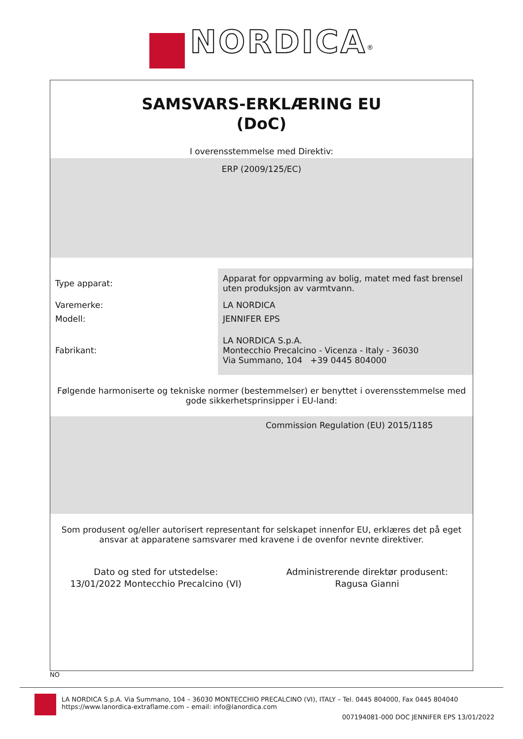NORDICA<sup>®</sup>
SAMSVARS-ERKLÆRING EU
(DoC)
I overensstemmelse med Direktiv:
ERP (2009/125/EC)
| Type apparat: | Apparat for oppvarming av bolig, matet med fast brensel uten produksjon av varmtvann. |
| Varemerke: | LA NORDICA |
| Modell: | JENNIFER EPS |
| Fabrikant: | LA NORDICA S.p.A. Montecchio Precalcino - Vicenza - Italy - 36030 Via Summano, 104 +39 0445 804000 |
Følgende harmoniserte og tekniske normer (bestemmelser) er benyttet i overensstemmelse med gode sikkerhetsprinsipper i EU-land:
Commission Regulation (EU) 2015/1185
Som produsent og/eller autorisert representant for selskapet innenfor EU, erklæres det på eget ansvar at apparatene samsvarer med kravene i de ovenfor nevnte direktiver.
Dato og sted for utstedelse:
13/01/2022 Montecchio Precalcino (VI)
Administrerende direktør produsent:
Ragusa Gianni
NO
LA NORDICA S.p.A. Via Summano, 104 – 36030 MONTECCHIO PRECALCINO (VI), ITALY – Tel. 0445 804000, Fax 0445 804040
https://www.lanordica-extraflame.com – email: info@lanordica.com
007194081-000 DOC JENNIFER EPS 13/01/2022